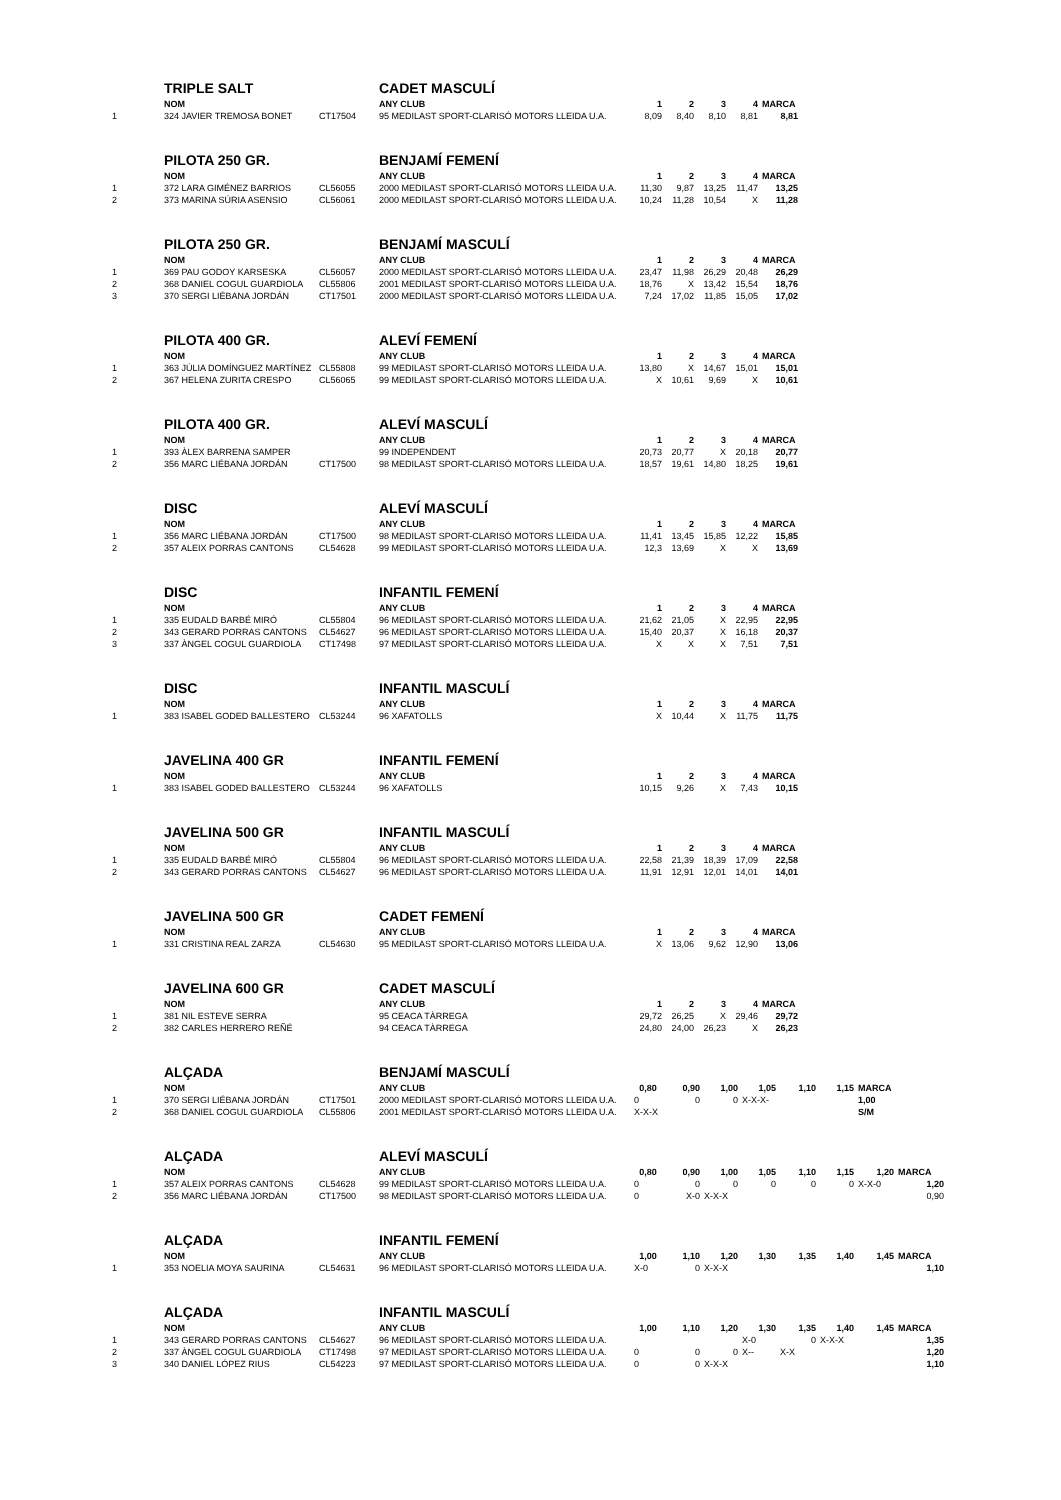| | TRIPLE SALT | | CADET MASCULÍ | | | | | |
| | NOM | | ANY CLUB | 1 | 2 | 3 | 4 | MARCA |
| 1 | 324 JAVIER TREMOSA BONET | CT17504 | 95 MEDILAST SPORT-CLARISÓ MOTORS LLEIDA U.A. | 8,09 | 8,40 | 8,10 | 8,81 | 8,81 |
| | PILOTA 250 GR. | | BENJAMÍ FEMENÍ | | | | | |
| | NOM | | ANY CLUB | 1 | 2 | 3 | 4 | MARCA |
| 1 | 372 LARA GIMÉNEZ BARRIOS | CL56055 | 2000 MEDILAST SPORT-CLARISÓ MOTORS LLEIDA U.A. | 11,30 | 9,87 | 13,25 | 11,47 | 13,25 |
| 2 | 373 MARINA SÚRIA ASENSIO | CL56061 | 2000 MEDILAST SPORT-CLARISÓ MOTORS LLEIDA U.A. | 10,24 | 11,28 | 10,54 | X | 11,28 |
| | PILOTA 250 GR. | | BENJAMÍ MASCULÍ | | | | | |
| | NOM | | ANY CLUB | 1 | 2 | 3 | 4 | MARCA |
| 1 | 369 PAU GODOY KARSESKA | CL56057 | 2000 MEDILAST SPORT-CLARISÓ MOTORS LLEIDA U.A. | 23,47 | 11,98 | 26,29 | 20,48 | 26,29 |
| 2 | 368 DANIEL COGUL GUARDIOLA | CL55806 | 2001 MEDILAST SPORT-CLARISÓ MOTORS LLEIDA U.A. | 18,76 | X | 13,42 | 15,54 | 18,76 |
| 3 | 370 SERGI LIÉBANA JORDÁN | CT17501 | 2000 MEDILAST SPORT-CLARISÓ MOTORS LLEIDA U.A. | 7,24 | 17,02 | 11,85 | 15,05 | 17,02 |
| | PILOTA 400 GR. | | ALEVÍ FEMENÍ | | | | | |
| | NOM | | ANY CLUB | 1 | 2 | 3 | 4 | MARCA |
| 1 | 363 JÚLIA DOMÍNGUEZ MARTÍNEZ | CL55808 | 99 MEDILAST SPORT-CLARISÓ MOTORS LLEIDA U.A. | 13,80 | X | 14,67 | 15,01 | 15,01 |
| 2 | 367 HELENA ZURITA CRESPO | CL56065 | 99 MEDILAST SPORT-CLARISÓ MOTORS LLEIDA U.A. | X | 10,61 | 9,69 | X | 10,61 |
| | PILOTA 400 GR. | | ALEVÍ MASCULÍ | | | | | |
| | NOM | | ANY CLUB | 1 | 2 | 3 | 4 | MARCA |
| 1 | 393 ÀLEX BARRENA SAMPER | | 99 INDEPENDENT | 20,73 | 20,77 | X | 20,18 | 20,77 |
| 2 | 356 MARC LIÉBANA JORDÁN | CT17500 | 98 MEDILAST SPORT-CLARISÓ MOTORS LLEIDA U.A. | 18,57 | 19,61 | 14,80 | 18,25 | 19,61 |
| | DISC | | ALEVÍ MASCULÍ | | | | | |
| | NOM | | ANY CLUB | 1 | 2 | 3 | 4 | MARCA |
| 1 | 356 MARC LIÉBANA JORDÁN | CT17500 | 98 MEDILAST SPORT-CLARISÓ MOTORS LLEIDA U.A. | 11,41 | 13,45 | 15,85 | 12,22 | 15,85 |
| 2 | 357 ALEIX PORRAS CANTONS | CL54628 | 99 MEDILAST SPORT-CLARISÓ MOTORS LLEIDA U.A. | 12,3 | 13,69 | X | X | 13,69 |
| | DISC | | INFANTIL FEMENÍ | | | | | |
| | NOM | | ANY CLUB | 1 | 2 | 3 | 4 | MARCA |
| 1 | 335 EUDALD BARBÉ MIRÓ | CL55804 | 96 MEDILAST SPORT-CLARISÓ MOTORS LLEIDA U.A. | 21,62 | 21,05 | X | 22,95 | 22,95 |
| 2 | 343 GERARD PORRAS CANTONS | CL54627 | 96 MEDILAST SPORT-CLARISÓ MOTORS LLEIDA U.A. | 15,40 | 20,37 | X | 16,18 | 20,37 |
| 3 | 337 ÀNGEL COGUL GUARDIOLA | CT17498 | 97 MEDILAST SPORT-CLARISÓ MOTORS LLEIDA U.A. | X | X | X | 7,51 | 7,51 |
| | DISC | | INFANTIL MASCULÍ | | | | | |
| | NOM | | ANY CLUB | 1 | 2 | 3 | 4 | MARCA |
| 1 | 383 ISABEL GODED BALLESTERO | CL53244 | 96 XAFATOLLS | X | 10,44 | X | 11,75 | 11,75 |
| | JAVELINA 400 GR | | INFANTIL FEMENÍ | | | | | |
| | NOM | | ANY CLUB | 1 | 2 | 3 | 4 | MARCA |
| 1 | 383 ISABEL GODED BALLESTERO | CL53244 | 96 XAFATOLLS | 10,15 | 9,26 | X | 7,43 | 10,15 |
| | JAVELINA 500 GR | | INFANTIL MASCULÍ | | | | | |
| | NOM | | ANY CLUB | 1 | 2 | 3 | 4 | MARCA |
| 1 | 335 EUDALD BARBÉ MIRÓ | CL55804 | 96 MEDILAST SPORT-CLARISÓ MOTORS LLEIDA U.A. | 22,58 | 21,39 | 18,39 | 17,09 | 22,58 |
| 2 | 343 GERARD PORRAS CANTONS | CL54627 | 96 MEDILAST SPORT-CLARISÓ MOTORS LLEIDA U.A. | 11,91 | 12,91 | 12,01 | 14,01 | 14,01 |
| | JAVELINA 500 GR | | CADET FEMENÍ | | | | | |
| | NOM | | ANY CLUB | 1 | 2 | 3 | 4 | MARCA |
| 1 | 331 CRISTINA REAL ZARZA | CL54630 | 95 MEDILAST SPORT-CLARISÓ MOTORS LLEIDA U.A. | X | 13,06 | 9,62 | 12,90 | 13,06 |
| | JAVELINA 600 GR | | CADET MASCULÍ | | | | | |
| | NOM | | ANY CLUB | 1 | 2 | 3 | 4 | MARCA |
| 1 | 381 NIL ESTEVE SERRA | | 95 CEACA TÀRREGA | 29,72 | 26,25 | X | 29,46 | 29,72 |
| 2 | 382 CARLES HERRERO REÑÉ | | 94 CEACA TÀRREGA | 24,80 | 24,00 | 26,23 | X | 26,23 |
| | ALÇADA | | BENJAMÍ MASCULÍ | | | | | | | |
| | NOM | | ANY CLUB | 0,80 | 0,90 | 1,00 | 1,05 | 1,10 | 1,15 | MARCA |
| 1 | 370 SERGI LIÉBANA JORDÁN | CT17501 | 2000 MEDILAST SPORT-CLARISÓ MOTORS LLEIDA U.A. | 0 | 0 | 0 | X-X-X- | | | 1,00 |
| 2 | 368 DANIEL COGUL GUARDIOLA | CL55806 | 2001 MEDILAST SPORT-CLARISÓ MOTORS LLEIDA U.A. | X-X-X | | | | | | S/M |
| | ALÇADA | | ALEVÍ MASCULÍ | | | | | | | | |
| | NOM | | ANY CLUB | 0,80 | 0,90 | 1,00 | 1,05 | 1,10 | 1,15 | 1,20 | MARCA |
| 1 | 357 ALEIX PORRAS CANTONS | CL54628 | 99 MEDILAST SPORT-CLARISÓ MOTORS LLEIDA U.A. | 0 | 0 | 0 | 0 | 0 | 0 | X-X-0 | 1,20 |
| 2 | 356 MARC LIÉBANA JORDÁN | CT17500 | 98 MEDILAST SPORT-CLARISÓ MOTORS LLEIDA U.A. | 0 | X-0 | X-X-X | | | | | 0,90 |
| | ALÇADA | | INFANTIL FEMENÍ | | | | | | | | |
| | NOM | | ANY CLUB | 1,00 | 1,10 | 1,20 | 1,30 | 1,35 | 1,40 | 1,45 | MARCA |
| 1 | 353 NOELIA MOYA SAURINA | CL54631 | 96 MEDILAST SPORT-CLARISÓ MOTORS LLEIDA U.A. | X-0 | 0 | X-X-X | | | | | 1,10 |
| | ALÇADA | | INFANTIL MASCULÍ | | | | | | | | |
| | NOM | | ANY CLUB | 1,00 | 1,10 | 1,20 | 1,30 | 1,35 | 1,40 | 1,45 | MARCA |
| 1 | 343 GERARD PORRAS CANTONS | CL54627 | 96 MEDILAST SPORT-CLARISÓ MOTORS LLEIDA U.A. | | | | X-0 | 0 | X-X-X | | 1,35 |
| 2 | 337 ÀNGEL COGUL GUARDIOLA | CT17498 | 97 MEDILAST SPORT-CLARISÓ MOTORS LLEIDA U.A. | 0 | 0 | 0 | X-- | X-X | | | 1,20 |
| 3 | 340 DANIEL LÓPEZ RIUS | CL54223 | 97 MEDILAST SPORT-CLARISÓ MOTORS LLEIDA U.A. | 0 | 0 | X-X-X | | | | | 1,10 |